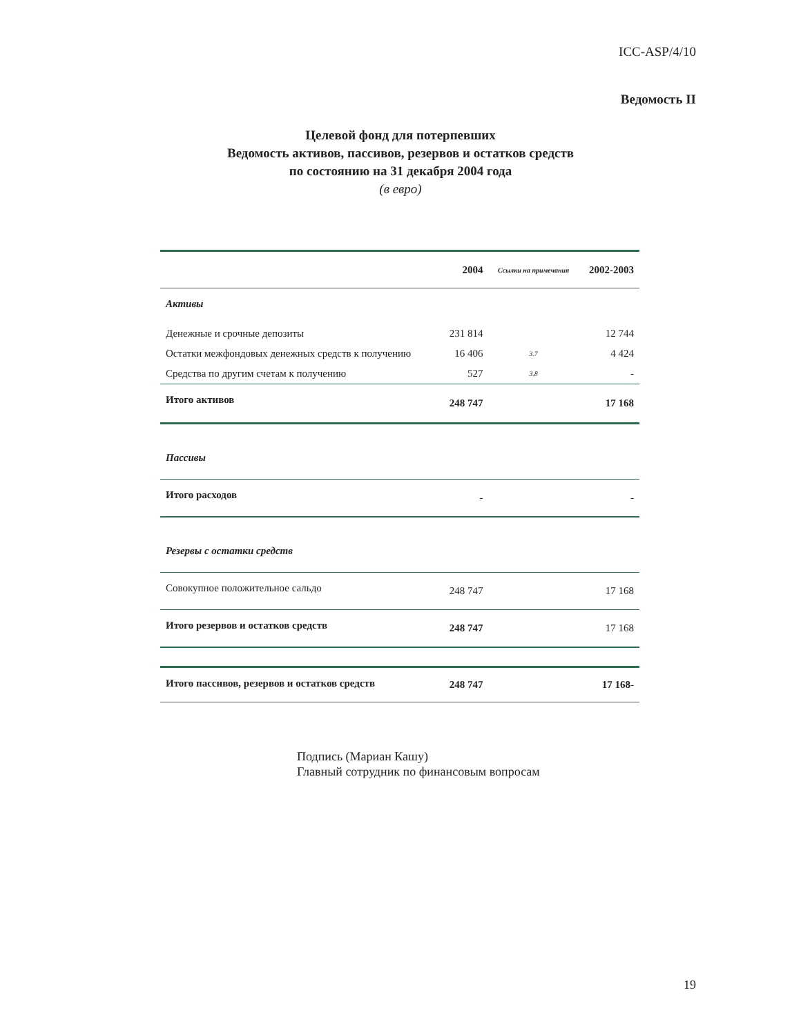ICC-ASP/4/10
Ведомость II
Целевой фонд для потерпевших
Ведомость активов, пассивов, резервов и остатков средств
по состоянию на 31 декабря 2004 года
(в евро)
| | 2004 | Ссылки на примечания | 2002-2003 |
| --- | --- | --- | --- |
| Активы | | | |
| Денежные и срочные депозиты | 231 814 | | 12 744 |
| Остатки межфондовых денежных средств к получению | 16 406 | 3.7 | 4 424 |
| Средства по другим счетам к получению | 527 | 3.8 | - |
| Итого активов | 248 747 | | 17 168 |
| Пассивы | | | |
| Итого расходов | - | | - |
| Резервы с остатки средств | | | |
| Совокупное положительное сальдо | 248 747 | | 17 168 |
| Итого резервов и остатков средств | 248 747 | | 17 168 |
| Итого пассивов, резервов и остатков средств | 248 747 | | 17 168 - |
Подпись (Мариан Кашу)
Главный сотрудник по финансовым вопросам
19